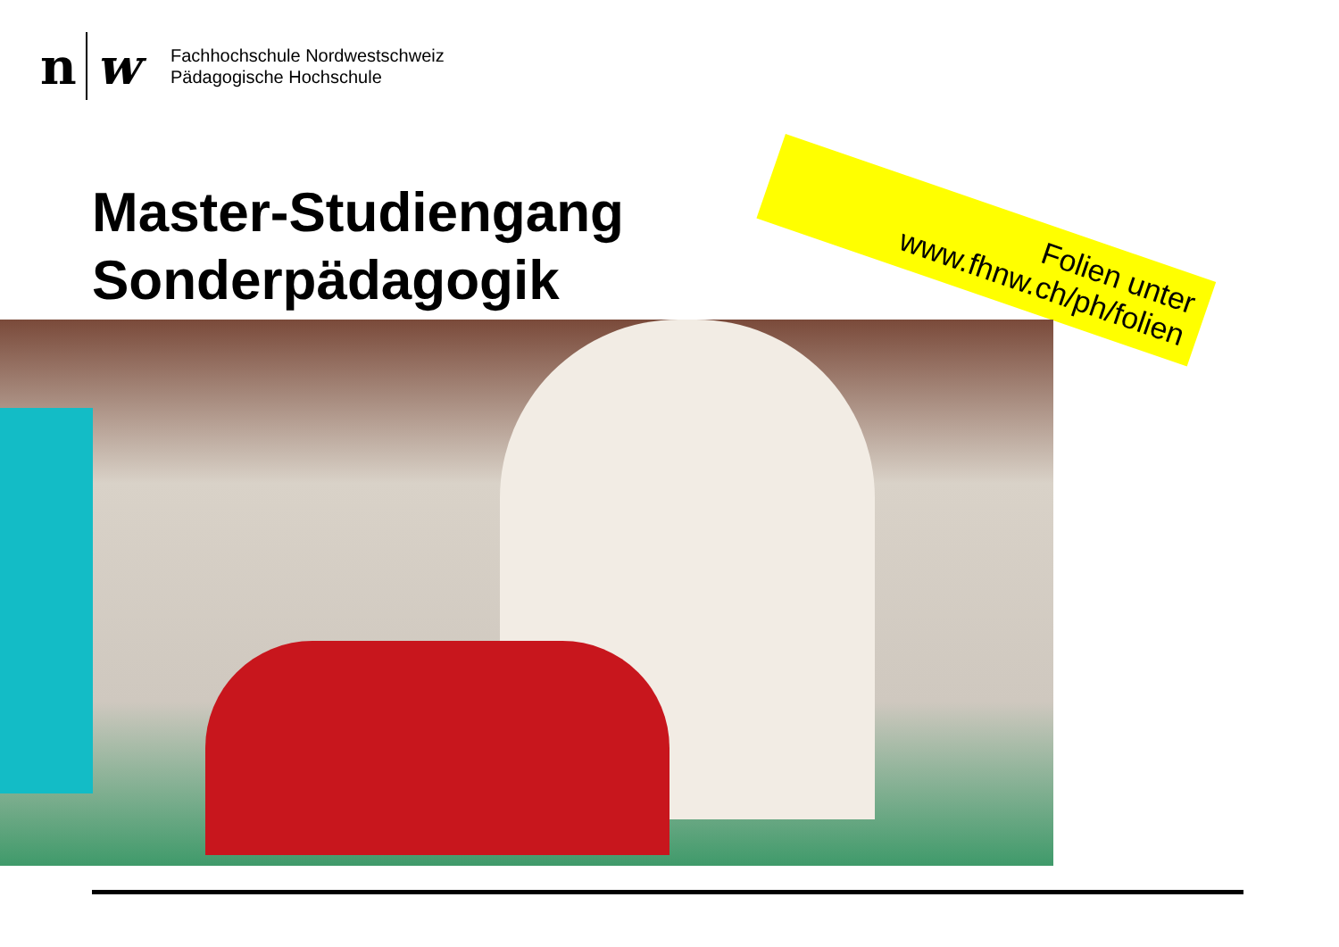n w
Fachhochschule Nordwestschweiz
Pädagogische Hochschule
Master-Studiengang
Sonderpädagogik
Folien unter
www.fhnw.ch/ph/folien